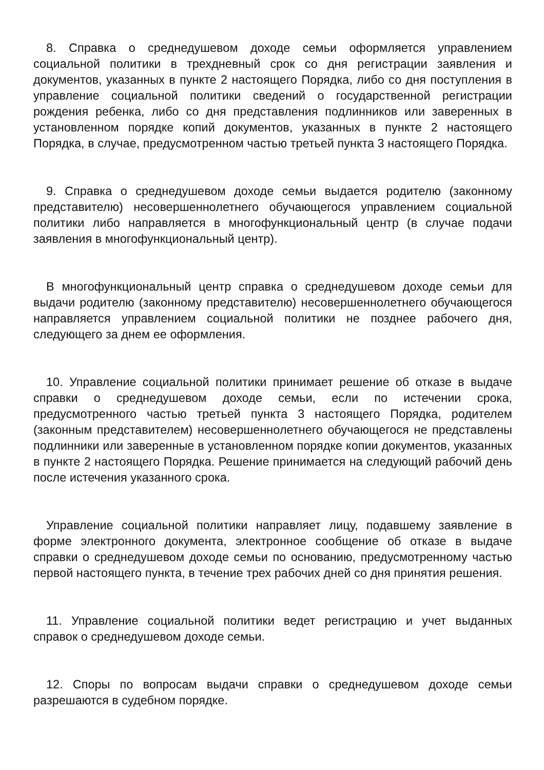8. Справка о среднедушевом доходе семьи оформляется управлением социальной политики в трехдневный срок со дня регистрации заявления и документов, указанных в пункте 2 настоящего Порядка, либо со дня поступления в управление социальной политики сведений о государственной регистрации рождения ребенка, либо со дня представления подлинников или заверенных в установленном порядке копий документов, указанных в пункте 2 настоящего Порядка, в случае, предусмотренном частью третьей пункта 3 настоящего Порядка.
9. Справка о среднедушевом доходе семьи выдается родителю (законному представителю) несовершеннолетнего обучающегося управлением социальной политики либо направляется в многофункциональный центр (в случае подачи заявления в многофункциональный центр).
В многофункциональный центр справка о среднедушевом доходе семьи для выдачи родителю (законному представителю) несовершеннолетнего обучающегося направляется управлением социальной политики не позднее рабочего дня, следующего за днем ее оформления.
10. Управление социальной политики принимает решение об отказе в выдаче справки о среднедушевом доходе семьи, если по истечении срока, предусмотренного частью третьей пункта 3 настоящего Порядка, родителем (законным представителем) несовершеннолетнего обучающегося не представлены подлинники или заверенные в установленном порядке копии документов, указанных в пункте 2 настоящего Порядка. Решение принимается на следующий рабочий день после истечения указанного срока.
Управление социальной политики направляет лицу, подавшему заявление в форме электронного документа, электронное сообщение об отказе в выдаче справки о среднедушевом доходе семьи по основанию, предусмотренному частью первой настоящего пункта, в течение трех рабочих дней со дня принятия решения.
11. Управление социальной политики ведет регистрацию и учет выданных справок о среднедушевом доходе семьи.
12. Споры по вопросам выдачи справки о среднедушевом доходе семьи разрешаются в судебном порядке.